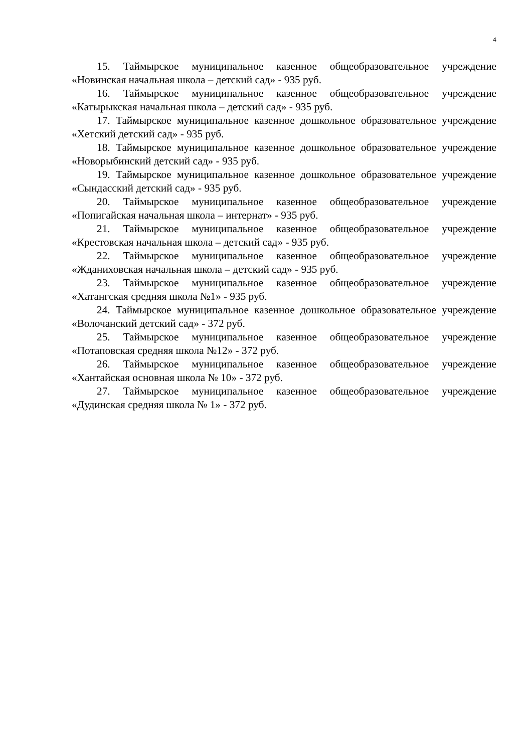4
15. Таймырское муниципальное казенное общеобразовательное учреждение «Новинская начальная школа – детский сад» - 935 руб.
16. Таймырское муниципальное казенное общеобразовательное учреждение «Катырыкская начальная школа – детский сад» - 935 руб.
17. Таймырское муниципальное казенное дошкольное образовательное учреждение «Хетский детский сад» - 935 руб.
18. Таймырское муниципальное казенное дошкольное образовательное учреждение «Новорыбинский детский сад» - 935 руб.
19. Таймырское муниципальное казенное дошкольное образовательное учреждение «Сындасский детский сад» - 935 руб.
20. Таймырское муниципальное казенное общеобразовательное учреждение «Попигайская начальная школа – интернат» - 935 руб.
21. Таймырское муниципальное казенное общеобразовательное учреждение «Крестовская начальная школа – детский сад» - 935 руб.
22. Таймырское муниципальное казенное общеобразовательное учреждение «Жданиховская начальная школа – детский сад» - 935 руб.
23. Таймырское муниципальное казенное общеобразовательное учреждение «Хатангская средняя школа №1» - 935 руб.
24. Таймырское муниципальное казенное дошкольное образовательное учреждение «Волочанский детский сад» - 372 руб.
25. Таймырское муниципальное казенное общеобразовательное учреждение «Потаповская средняя школа №12» - 372 руб.
26. Таймырское муниципальное казенное общеобразовательное учреждение «Хантайская основная школа № 10» - 372 руб.
27. Таймырское муниципальное казенное общеобразовательное учреждение «Дудинская средняя школа № 1» - 372 руб.